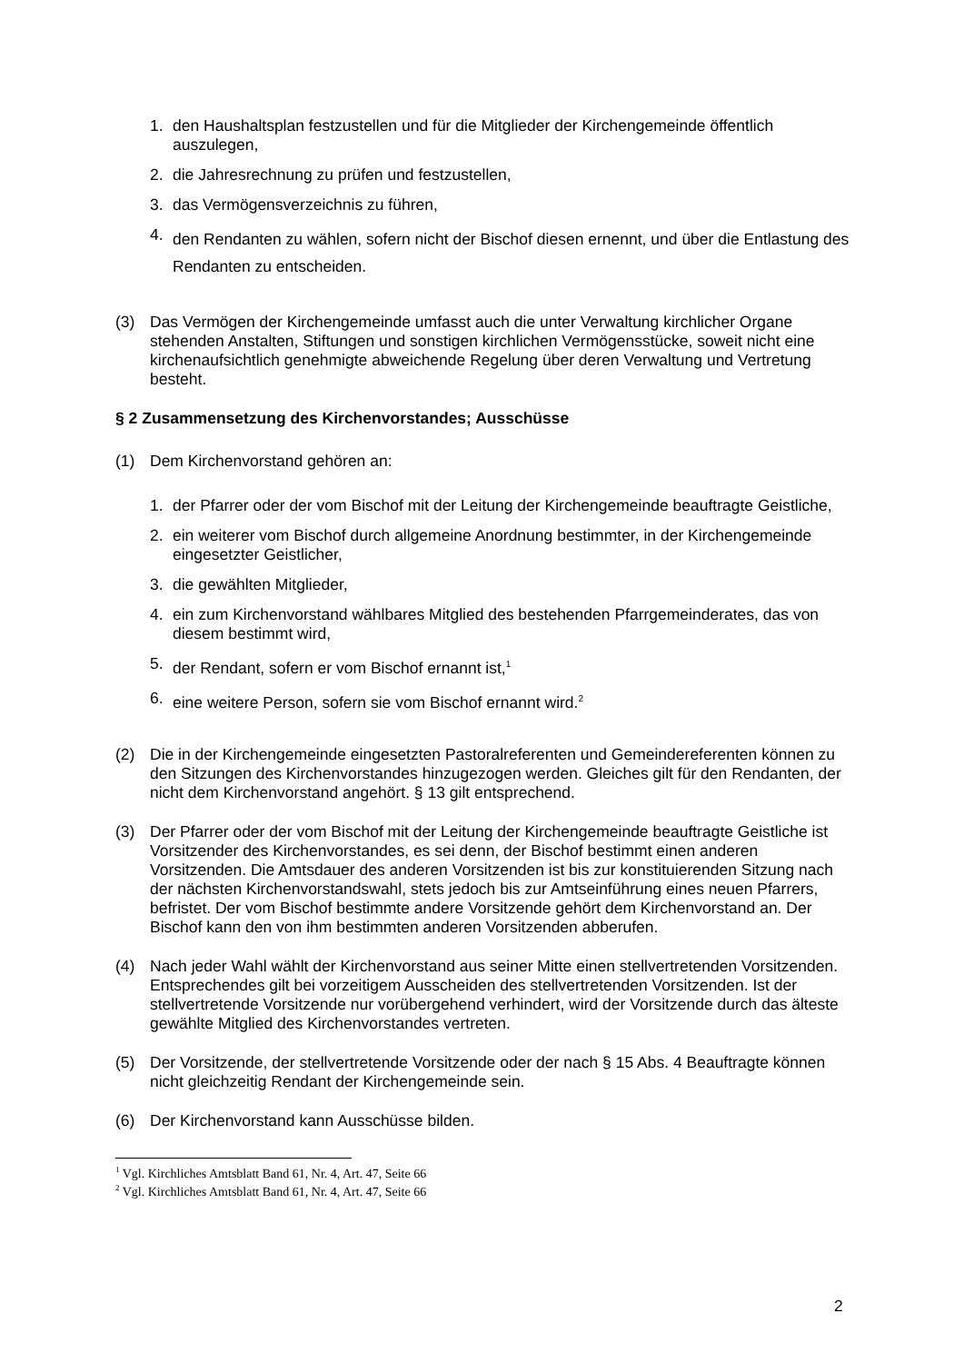1. den Haushaltsplan festzustellen und für die Mitglieder der Kirchengemeinde öffentlich auszulegen,
2. die Jahresrechnung zu prüfen und festzustellen,
3. das Vermögensverzeichnis zu führen,
4. den Rendanten zu wählen, sofern nicht der Bischof diesen ernennt, und über die Entlastung des Rendanten zu entscheiden.
(3) Das Vermögen der Kirchengemeinde umfasst auch die unter Verwaltung kirchlicher Organe stehenden Anstalten, Stiftungen und sonstigen kirchlichen Vermögensstücke, soweit nicht eine kirchenaufsichtlich genehmigte abweichende Regelung über deren Verwaltung und Vertretung besteht.
§ 2 Zusammensetzung des Kirchenvorstandes; Ausschüsse
(1) Dem Kirchenvorstand gehören an:
1. der Pfarrer oder der vom Bischof mit der Leitung der Kirchengemeinde beauftragte Geistliche,
2. ein weiterer vom Bischof durch allgemeine Anordnung bestimmter, in der Kirchengemeinde eingesetzter Geistlicher,
3. die gewählten Mitglieder,
4. ein zum Kirchenvorstand wählbares Mitglied des bestehenden Pfarrgemeinderates, das von diesem bestimmt wird,
5. der Rendant, sofern er vom Bischof ernannt ist,<sup>1</sup>
6. eine weitere Person, sofern sie vom Bischof ernannt wird.<sup>2</sup>
(2) Die in der Kirchengemeinde eingesetzten Pastoralreferenten und Gemeindereferenten können zu den Sitzungen des Kirchenvorstandes hinzugezogen werden. Gleiches gilt für den Rendanten, der nicht dem Kirchenvorstand angehört. § 13 gilt entsprechend.
(3) Der Pfarrer oder der vom Bischof mit der Leitung der Kirchengemeinde beauftragte Geistliche ist Vorsitzender des Kirchenvorstandes, es sei denn, der Bischof bestimmt einen anderen Vorsitzenden. Die Amtsdauer des anderen Vorsitzenden ist bis zur konstituierenden Sitzung nach der nächsten Kirchenvorstandswahl, stets jedoch bis zur Amtseinführung eines neuen Pfarrers, befristet. Der vom Bischof bestimmte andere Vorsitzende gehört dem Kirchenvorstand an. Der Bischof kann den von ihm bestimmten anderen Vorsitzenden abberufen.
(4) Nach jeder Wahl wählt der Kirchenvorstand aus seiner Mitte einen stellvertretenden Vorsitzenden. Entsprechendes gilt bei vorzeitigem Ausscheiden des stellvertretenden Vorsitzenden. Ist der stellvertretende Vorsitzende nur vorübergehend verhindert, wird der Vorsitzende durch das älteste gewählte Mitglied des Kirchenvorstandes vertreten.
(5) Der Vorsitzende, der stellvertretende Vorsitzende oder der nach § 15 Abs. 4 Beauftragte können nicht gleichzeitig Rendant der Kirchengemeinde sein.
(6) Der Kirchenvorstand kann Ausschüsse bilden.
<sup>1</sup> Vgl. Kirchliches Amtsblatt Band 61, Nr. 4, Art. 47, Seite 66
<sup>2</sup> Vgl. Kirchliches Amtsblatt Band 61, Nr. 4, Art. 47, Seite 66
2